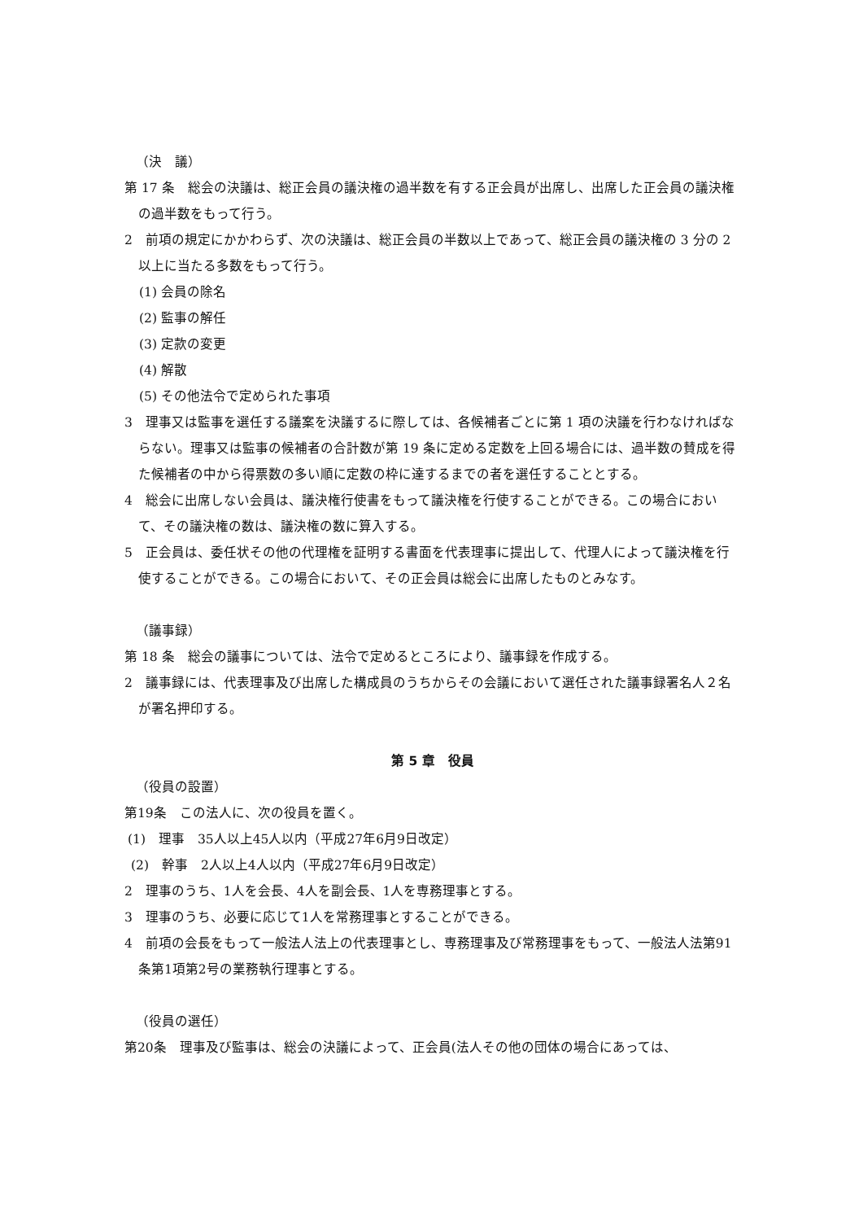（決　議）
第 17 条　総会の決議は、総正会員の議決権の過半数を有する正会員が出席し、出席した正会員の議決権の過半数をもって行う。
2　前項の規定にかかわらず、次の決議は、総正会員の半数以上であって、総正会員の議決権の 3 分の 2 以上に当たる多数をもって行う。
(1) 会員の除名
(2) 監事の解任
(3) 定款の変更
(4) 解散
(5) その他法令で定められた事項
3　理事又は監事を選任する議案を決議するに際しては、各候補者ごとに第 1 項の決議を行わなければならない。理事又は監事の候補者の合計数が第 19 条に定める定数を上回る場合には、過半数の賛成を得た候補者の中から得票数の多い順に定数の枠に達するまでの者を選任することとする。
4　総会に出席しない会員は、議決権行使書をもって議決権を行使することができる。この場合において、その議決権の数は、議決権の数に算入する。
5　正会員は、委任状その他の代理権を証明する書面を代表理事に提出して、代理人によって議決権を行使することができる。この場合において、その正会員は総会に出席したものとみなす。
（議事録）
第 18 条　総会の議事については、法令で定めるところにより、議事録を作成する。
2　議事録には、代表理事及び出席した構成員のうちからその会議において選任された議事録署名人２名が署名押印する。
第 5 章　役員
（役員の設置）
第19条　この法人に、次の役員を置く。
(1)　理事　35人以上45人以内（平成27年6月9日改定）
(2)　幹事　2人以上4人以内（平成27年6月9日改定）
2　理事のうち、1人を会長、4人を副会長、1人を専務理事とする。
3　理事のうち、必要に応じて1人を常務理事とすることができる。
4　前項の会長をもって一般法人法上の代表理事とし、専務理事及び常務理事をもって、一般法人法第91条第1項第2号の業務執行理事とする。
（役員の選任）
第20条　理事及び監事は、総会の決議によって、正会員(法人その他の団体の場合にあっては、